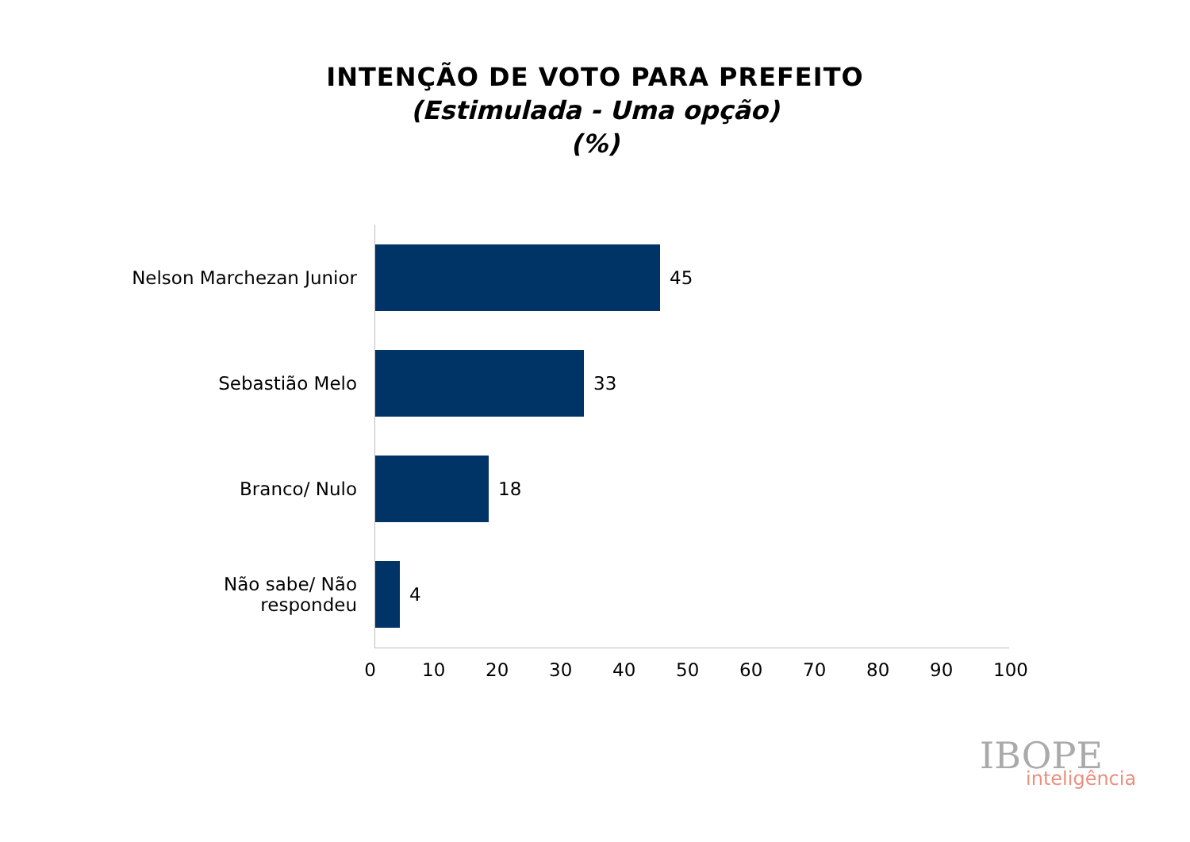INTENÇÃO DE VOTO PARA PREFEITO
(Estimulada - Uma opção)
(%)
Nelson Marchezan Junior
45
Sebastião Melo 33
Branco/ Nulo 18
Não sabe/ Não respondeu
4
0 10 20 30 40 50 60 70 80 90 100
IBOPE
inteligência